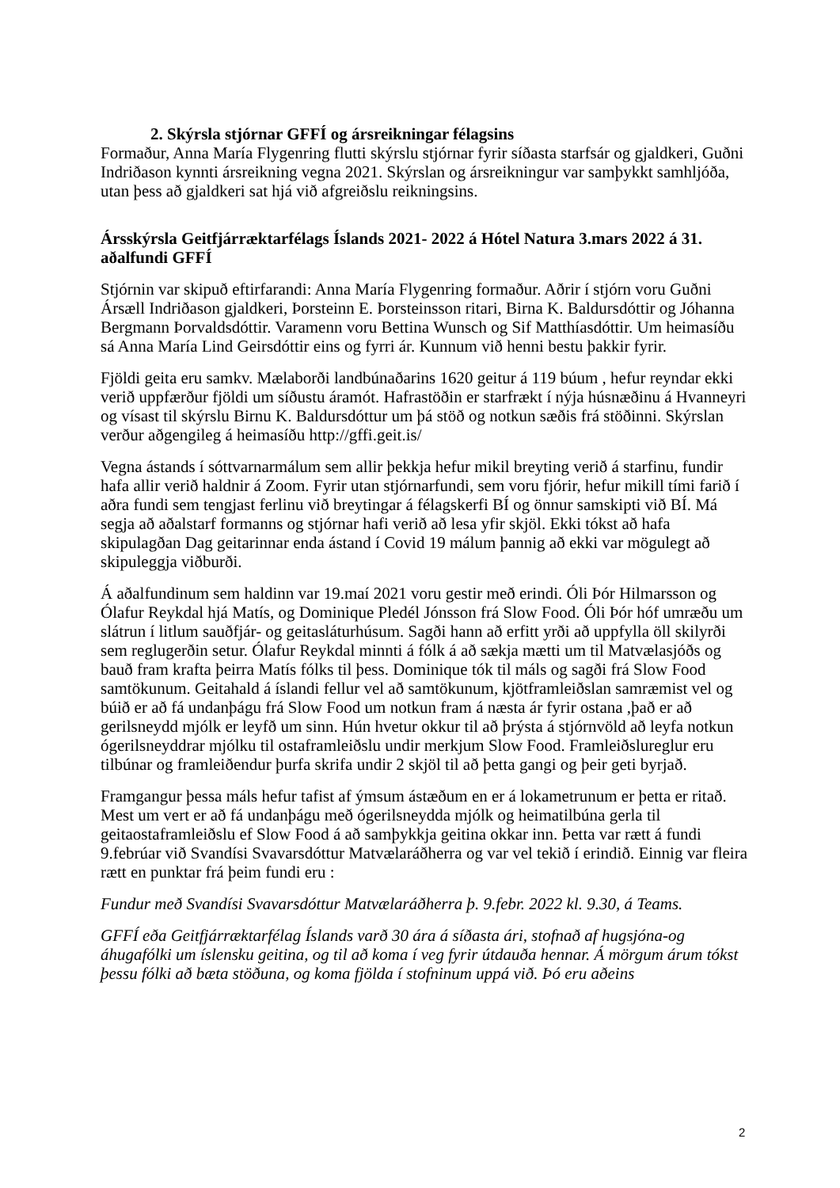2. Skýrsla stjórnar GFFÍ og ársreikningar félagsins
Formaður, Anna María Flygenring flutti skýrslu stjórnar fyrir síðasta starfsár og gjaldkeri, Guðni Indriðason kynnti ársreikning vegna 2021. Skýrslan og ársreikningur var samþykkt samhljóða, utan þess að gjaldkeri sat hjá við afgreiðslu reikningsins.
Ársskýrsla Geitfjárræktarfélags Íslands 2021- 2022 á Hótel Natura 3.mars 2022 á 31. aðalfundi GFFÍ
Stjórnin var skipuð eftirfarandi: Anna María Flygenring formaður. Aðrir í stjórn voru Guðni Ársæll Indriðason gjaldkeri, Þorsteinn E. Þorsteinsson ritari, Birna K. Baldursdóttir og Jóhanna Bergmann Þorvaldsdóttir. Varamenn voru Bettina Wunsch og Sif Matthíasdóttir. Um heimasíðu sá Anna María Lind Geirsdóttir eins og fyrri ár. Kunnum við henni bestu þakkir fyrir.
Fjöldi geita eru samkv. Mælaborði landbúnaðarins 1620 geitur á 119 búum , hefur reyndar ekki verið uppfærður fjöldi um síðustu áramót. Hafrastöðin er starfrækt í nýja húsnæðinu á Hvanneyri og vísast til skýrslu Birnu K. Baldursdóttur um þá stöð og notkun sæðis frá stöðinni. Skýrslan verður aðgengileg á heimasíðu http://gffi.geit.is/
Vegna ástands í sóttvarnarmálum sem allir þekkja hefur mikil breyting verið á starfinu, fundir hafa allir verið haldnir á Zoom. Fyrir utan stjórnarfundi, sem voru fjórir, hefur mikill tími farið í aðra fundi sem tengjast ferlinu við breytingar á félagskerfi BÍ og önnur samskipti við BÍ. Má segja að aðalstarf formanns og stjórnar hafi verið að lesa yfir skjöl. Ekki tókst að hafa skipulagðan Dag geitarinnar enda ástand í Covid 19 málum þannig að ekki var mögulegt að skipuleggja viðburði.
Á aðalfundinum sem haldinn var 19.maí 2021 voru gestir með erindi. Óli Þór Hilmarsson og Ólafur Reykdal hjá Matís, og Dominique Pledél Jónsson frá Slow Food. Óli Þór hóf umræðu um slátrun í litlum sauðfjár- og geitasláturhúsum. Sagði hann að erfitt yrði að uppfylla öll skilyrði sem reglugerðin setur. Ólafur Reykdal minnti á fólk á að sækja mætti um til Matvælasjóðs og bauð fram krafta þeirra Matís fólks til þess. Dominique tók til máls og sagði frá Slow Food samtökunum. Geitahald á íslandi fellur vel að samtökunum, kjötframleiðslan samræmist vel og búið er að fá undanþágu frá Slow Food um notkun fram á næsta ár fyrir ostana ,það er að gerilsneydd mjólk er leyfð um sinn. Hún hvetur okkur til að þrýsta á stjórnvöld að leyfa notkun ógerilsneyddrar mjólku til ostaframleiðslu undir merkjum Slow Food. Framleiðslureglur eru tilbúnar og framleiðendur þurfa skrifa undir 2 skjöl til að þetta gangi og þeir geti byrjað.
Framgangur þessa máls hefur tafist af ýmsum ástæðum en er á lokametrunum er þetta er ritað. Mest um vert er að fá undanþágu með ógerilsneydda mjólk og heimatilbúna gerla til geitaostaframleiðslu ef Slow Food á að samþykkja geitina okkar inn. Þetta var rætt á fundi 9.febrúar við Svandísi Svavarsdóttur Matvælaráðherra og var vel tekið í erindið. Einnig var fleira rætt en punktar frá þeim fundi eru :
Fundur með Svandísi Svavarsdóttur Matvælaráðherra þ. 9.febr. 2022 kl. 9.30, á Teams.
GFFÍ eða Geitfjárræktarfélag Íslands varð 30 ára á síðasta ári, stofnað af hugsjóna-og áhugafólki um íslensku geitina, og til að koma í veg fyrir útdauða hennar. Á mörgum árum tókst þessu fólki að bæta stöðuna, og koma fjölda í stofninum uppá við. Þó eru aðeins
2